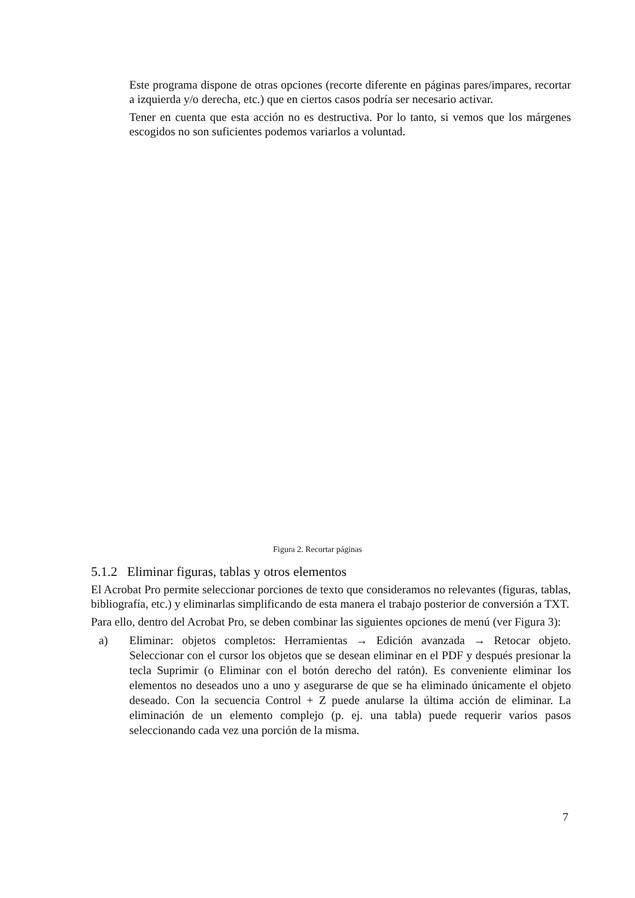Este programa dispone de otras opciones (recorte diferente en páginas pares/impares, recortar a izquierda y/o derecha, etc.) que en ciertos casos podría ser necesario activar.
Tener en cuenta que esta acción no es destructiva. Por lo tanto, si vemos que los márgenes escogidos no son suficientes podemos variarlos a voluntad.
Figura 2. Recortar páginas
5.1.2 Eliminar figuras, tablas y otros elementos
El Acrobat Pro permite seleccionar porciones de texto que consideramos no relevantes (figuras, tablas, bibliografía, etc.) y eliminarlas simplificando de esta manera el trabajo posterior de conversión a TXT.
Para ello, dentro del Acrobat Pro, se deben combinar las siguientes opciones de menú (ver Figura 3):
a) Eliminar: objetos completos: Herramientas → Edición avanzada → Retocar objeto. Seleccionar con el cursor los objetos que se desean eliminar en el PDF y después presionar la tecla Suprimir (o Eliminar con el botón derecho del ratón). Es conveniente eliminar los elementos no deseados uno a uno y asegurarse de que se ha eliminado únicamente el objeto deseado. Con la secuencia Control + Z puede anularse la última acción de eliminar. La eliminación de un elemento complejo (p. ej. una tabla) puede requerir varios pasos seleccionando cada vez una porción de la misma.
7